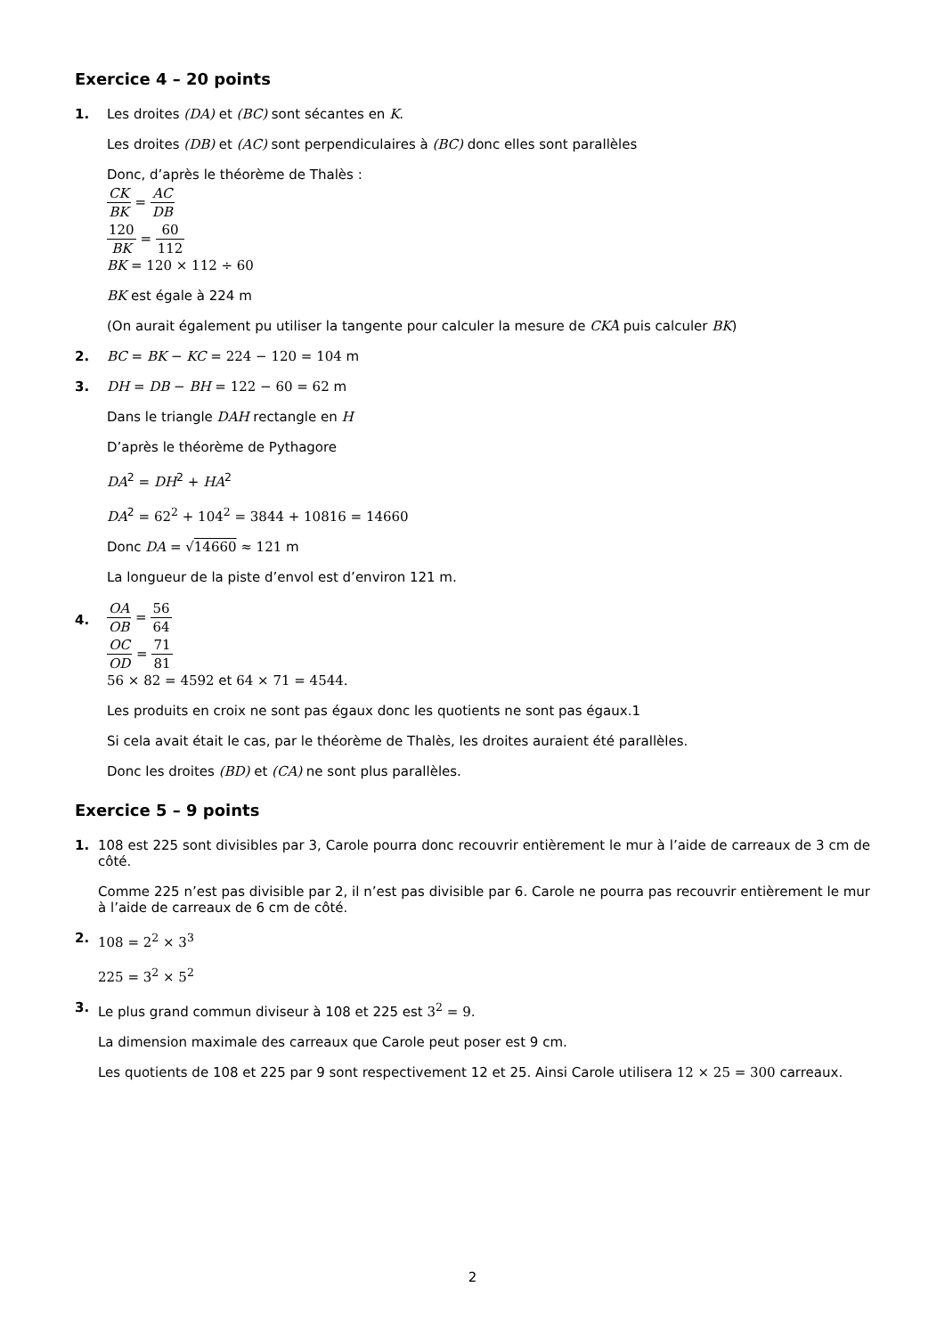Exercice 4 – 20 points
1.
Les droites (DA) et (BC) sont sécantes en K.
Les droites (DB) et (AC) sont perpendiculaires à (BC) donc elles sont parallèles
Donc, d’après le théorème de Thalès :
CK BK = AC DB
120 BK = 60 112
BK = 120 × 112 ÷ 60
BK est égale à 224 m
(On aurait également pu utiliser la tangente pour calculer la mesure de CKÂ puis calculer BK)
2.
BC = BK − KC = 224 − 120 = 104 m
3.
DH = DB − BH = 122 − 60 = 62 m
Dans le triangle DAH rectangle en H
D’après le théorème de Pythagore
DA<sup>2</sup> = DH<sup>2</sup> + HA<sup>2</sup>
DA<sup>2</sup> = 62<sup>2</sup> + 104<sup>2</sup> = 3844 + 10816 = 14660
Donc DA = √14660 ≈ 121 m
La longueur de la piste d’envol est d’environ 121 m.
4.
OA OB = 56 64
OC OD = 71 81
56 × 82 = 4592 et 64 × 71 = 4544.
Les produits en croix ne sont pas égaux donc les quotients ne sont pas égaux.1
Si cela avait était le cas, par le théorème de Thalès, les droites auraient été parallèles.
Donc les droites (BD) et (CA) ne sont plus parallèles.
Exercice 5 – 9 points
1.
108 est 225 sont divisibles par 3, Carole pourra donc recouvrir entièrement le mur à l’aide de carreaux de 3 cm de côté.
Comme 225 n’est pas divisible par 2, il n’est pas divisible par 6. Carole ne pourra pas recouvrir entièrement le mur à l’aide de carreaux de 6 cm de côté.
2.
108 = 2<sup>2</sup> × 3<sup>3</sup>
225 = 3<sup>2</sup> × 5<sup>2</sup>
3.
Le plus grand commun diviseur à 108 et 225 est 3<sup>2</sup> = 9.
La dimension maximale des carreaux que Carole peut poser est 9 cm.
Les quotients de 108 et 225 par 9 sont respectivement 12 et 25. Ainsi Carole utilisera 12 × 25 = 300 carreaux.
2